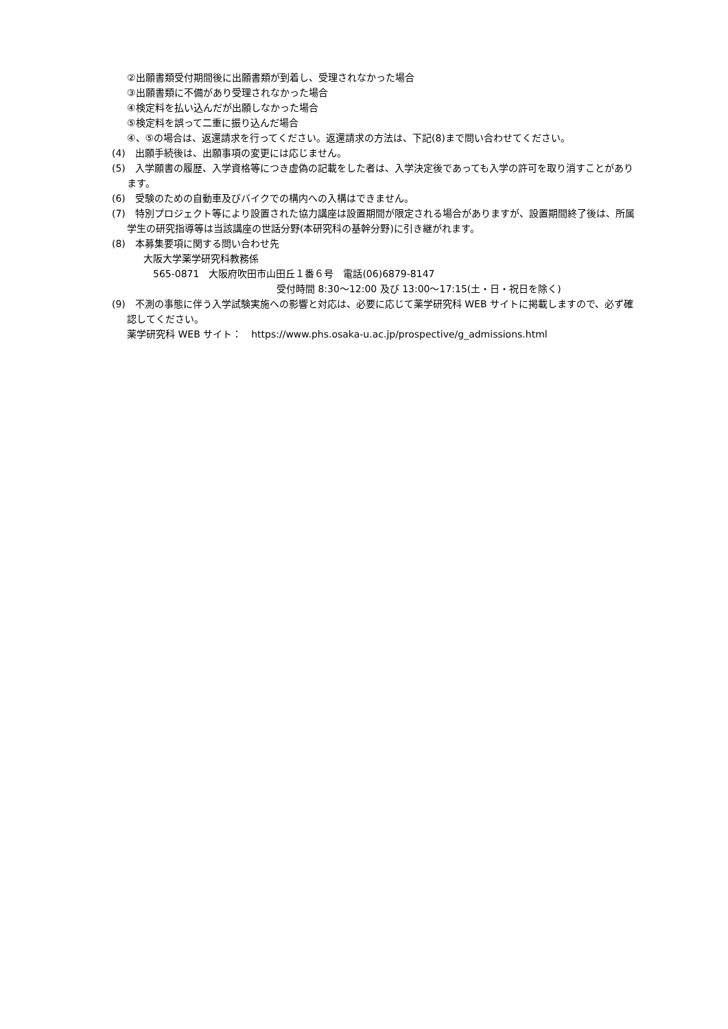②出願書類受付期間後に出願書類が到着し、受理されなかった場合
③出願書類に不備があり受理されなかった場合
④検定料を払い込んだが出願しなかった場合
⑤検定料を誤って二重に振り込んだ場合
④、⑤の場合は、返還請求を行ってください。返還請求の方法は、下記(8)まで問い合わせてください。
(4)　出願手続後は、出願事項の変更には応じません。
(5)　入学願書の履歴、入学資格等につき虚偽の記載をした者は、入学決定後であっても入学の許可を取り消すことがあります。
(6)　受験のための自動車及びバイクでの構内への入構はできません。
(7)　特別プロジェクト等により設置された協力講座は設置期間が限定される場合がありますが、設置期間終了後は、所属学生の研究指導等は当該講座の世話分野(本研究科の基幹分野)に引き継がれます。
(8)　本募集要項に関する問い合わせ先
大阪大学薬学研究科教務係
565-0871　大阪府吹田市山田丘１番６号　電話(06)6879-8147
受付時間 8:30～12:00 及び 13:00～17:15(土・日・祝日を除く)
(9)　不測の事態に伴う入学試験実施への影響と対応は、必要に応じて薬学研究科 WEB サイトに掲載しますので、必ず確認してください。
薬学研究科 WEB サイト：　https://www.phs.osaka-u.ac.jp/prospective/g_admissions.html